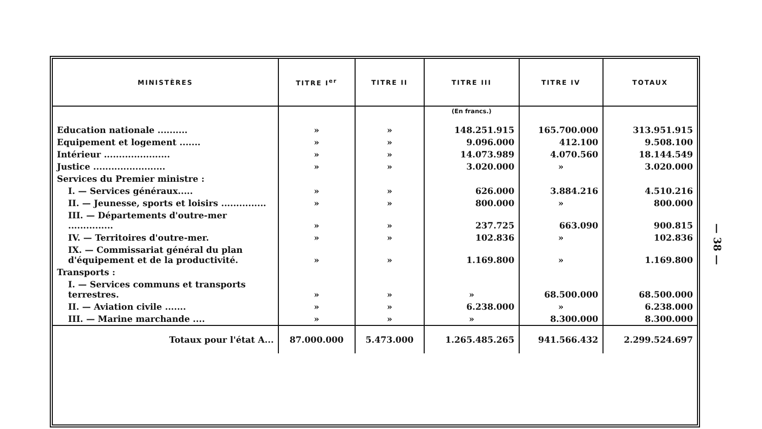| MINISTÈRES | TITRE I<sup>er</sup> | TITRE II | TITRE III | TITRE IV | TOTAUX |
| --- | --- | --- | --- | --- | --- |
| | | | (En francs.) | | |
| Education nationale .......... | » | » | 148.251.915 | 165.700.000 | 313.951.915 |
| Equipement et logement ....... | » | » | 9.096.000 | 412.100 | 9.508.100 |
| Intérieur ...................... | » | » | 14.073.989 | 4.070.560 | 18.144.549 |
| Justice ........................ | » | » | 3.020.000 | » | 3.020.000 |
| Services du Premier ministre : | | | | | |
| I. — Services généraux..... | » | » | 626.000 | 3.884.216 | 4.510.216 |
| II. — Jeunesse, sports et loisirs ............... | » | » | 800.000 | » | 800.000 |
| III. — Départements d'outre-mer ............... | » | » | 237.725 | 663.090 | 900.815 |
| IV. — Territoires d'outre-mer. | » | » | 102.836 | » | 102.836 |
| IX. — Commissariat général du plan d'équipement et de la productivité. | » | » | 1.169.800 | » | 1.169.800 |
| Transports : | | | | | |
| I. — Services communs et transports terrestres. | » | » | » | 68.500.000 | 68.500.000 |
| II. — Aviation civile ....... | » | » | 6.238.000 | » | 6.238.000 |
| III. — Marine marchande .... | » | » | » | 8.300.000 | 8.300.000 |
| Totaux pour l'état A... | 87.000.000 | 5.473.000 | 1.265.485.265 | 941.566.432 | 2.299.524.697 |
— 38 —